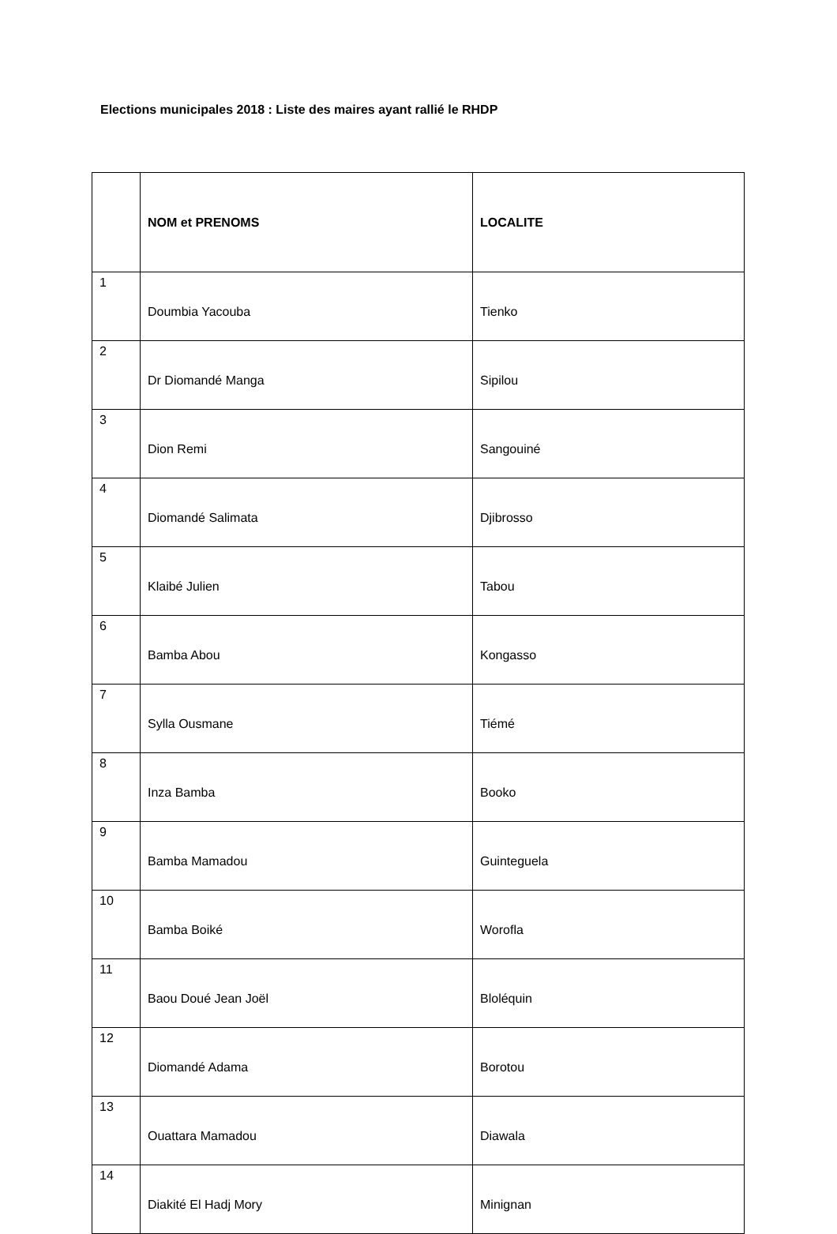Elections municipales 2018 : Liste des maires ayant rallié le RHDP
| | NOM et PRENOMS | LOCALITE |
| --- | --- | --- |
| 1 | Doumbia Yacouba | Tienko |
| 2 | Dr Diomandé Manga | Sipilou |
| 3 | Dion Remi | Sangouiné |
| 4 | Diomandé Salimata | Djibrosso |
| 5 | Klaibé Julien | Tabou |
| 6 | Bamba Abou | Kongasso |
| 7 | Sylla Ousmane | Tiémé |
| 8 | Inza Bamba | Booko |
| 9 | Bamba Mamadou | Guinteguela |
| 10 | Bamba Boiké | Worofla |
| 11 | Baou Doué Jean Joël | Bloléquin |
| 12 | Diomandé Adama | Borotou |
| 13 | Ouattara Mamadou | Diawala |
| 14 | Diakité El Hadj Mory | Minignan |